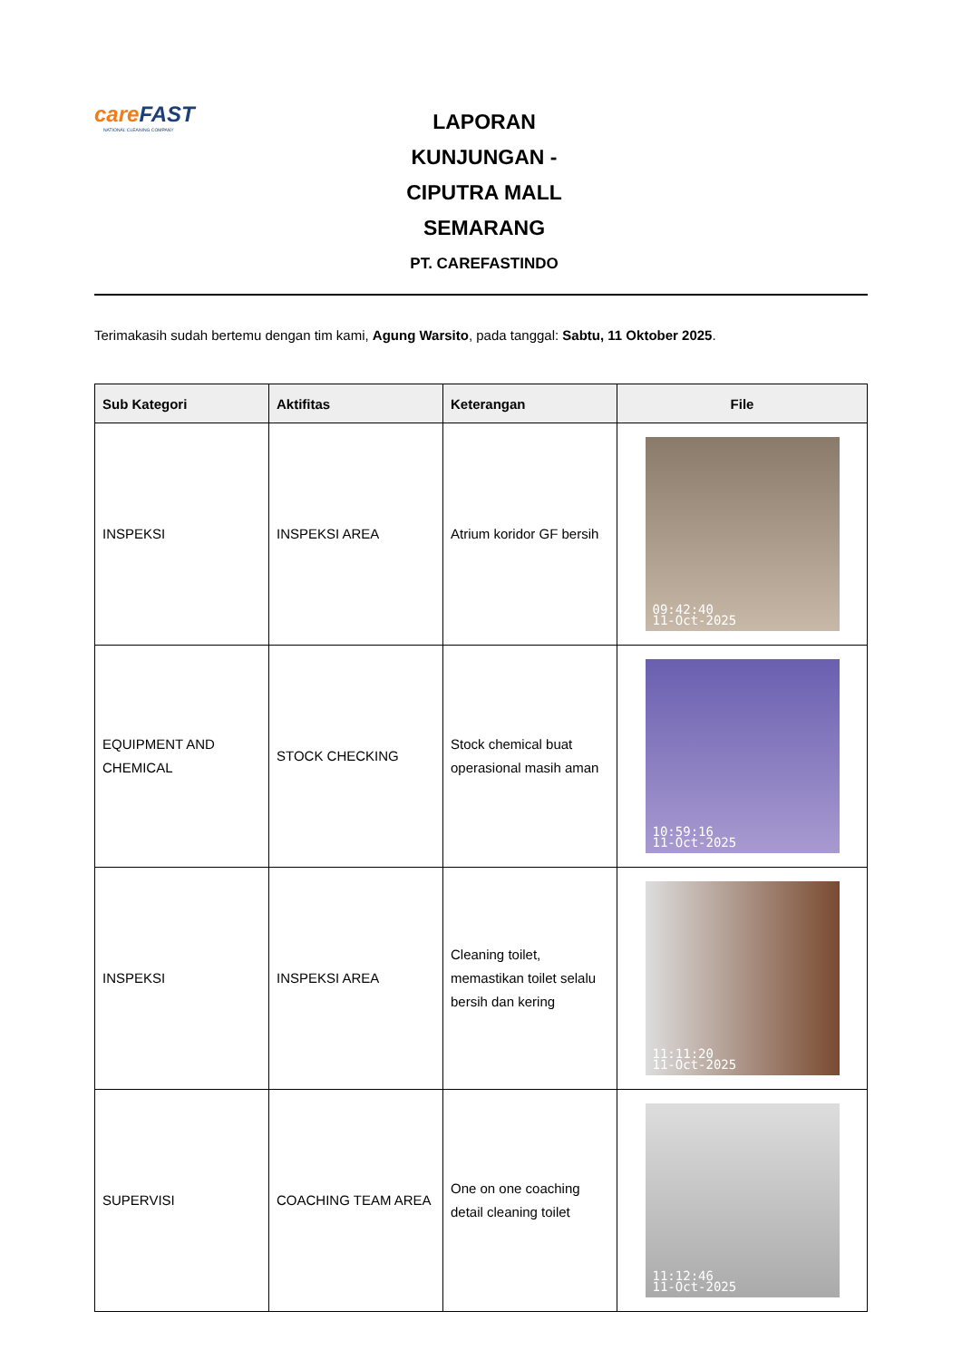care FAST
NATIONAL CLEANING COMPANY
LAPORAN
KUNJUNGAN -
CIPUTRA MALL
SEMARANG
PT. CAREFASTINDO
Terimakasih sudah bertemu dengan tim kami, Agung Warsito, pada tanggal: Sabtu, 11 Oktober 2025.
| Sub Kategori | Aktifitas | Keterangan | File |
| --- | --- | --- | --- |
| INSPEKSI | INSPEKSI AREA | Atrium koridor GF bersih | 09:42:40 11-Oct-2025 |
| EQUIPMENT AND CHEMICAL | STOCK CHECKING | Stock chemical buat operasional masih aman | 10:59:16 11-Oct-2025 |
| INSPEKSI | INSPEKSI AREA | Cleaning toilet, memastikan toilet selalu bersih dan kering | 11:11:20 11-Oct-2025 |
| SUPERVISI | COACHING TEAM AREA | One on one coaching detail cleaning toilet | 11:12:46 11-Oct-2025 |